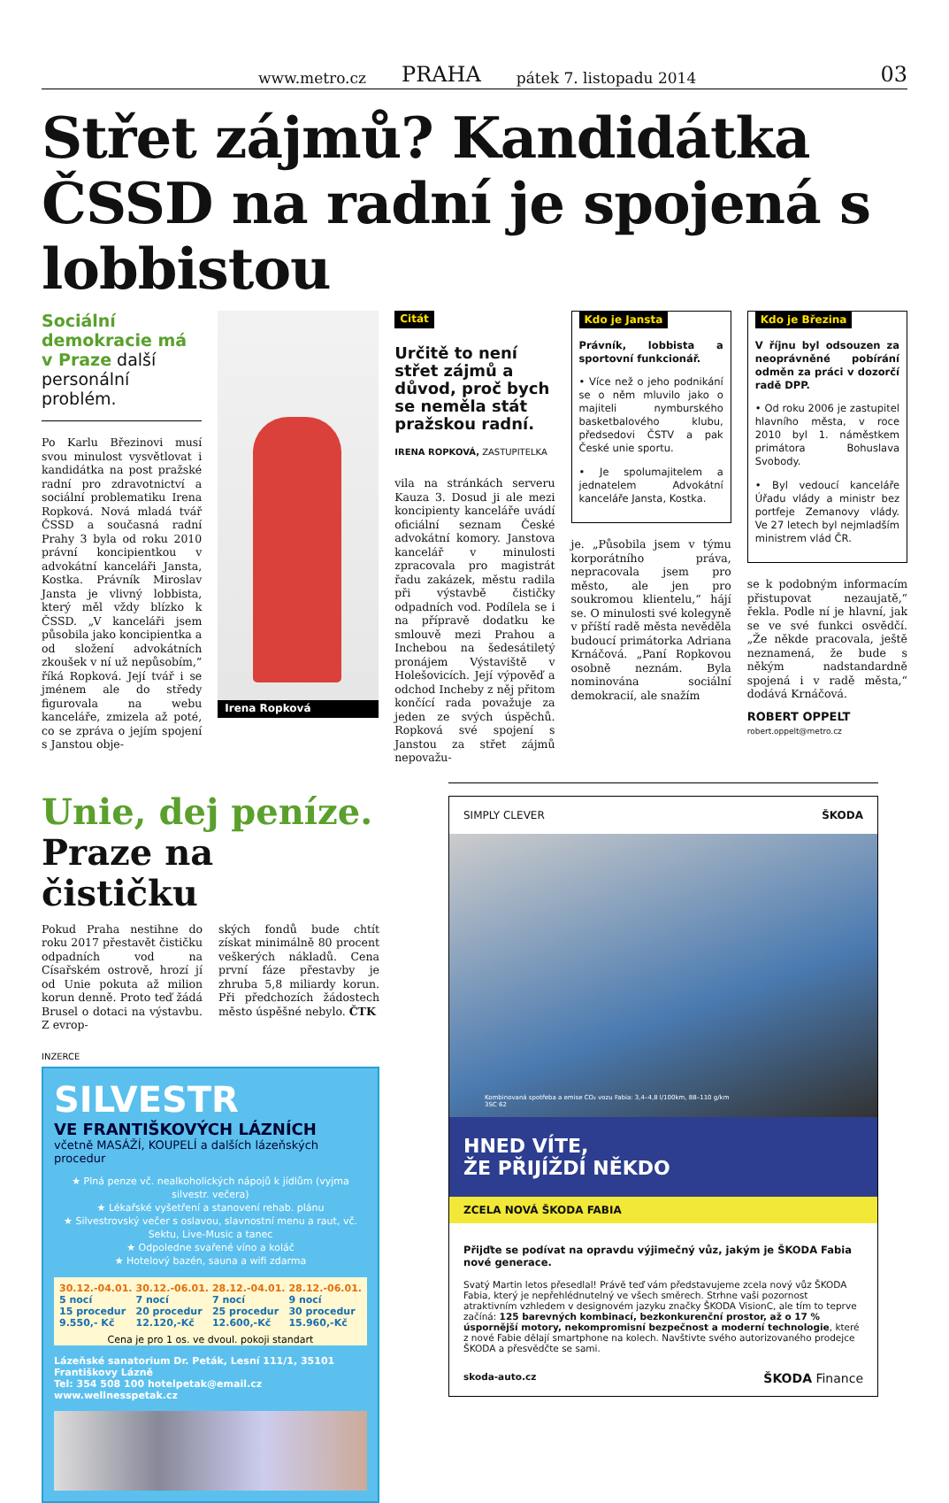www.metro.cz PRAHA pátek 7. listopadu 2014 03
Střet zájmů? Kandidátka ČSSD na radní je spojená s lobbistou
Sociální demokracie má v Praze další personální problém.
Po Karlu Březinovi musí svou minulost vysvětlovat i kandidátka na post pražské radní pro zdravotnictví a sociální problematiku Irena Ropková. Nová mladá tvář ČSSD a současná radní Prahy 3 byla od roku 2010 právní koncipientkou v advokátní kanceláři Jansta, Kostka. Právník Miroslav Jansta je vlivný lobbista, který měl vždy blízko k ČSSD. „V kanceláři jsem působila jako koncipientka a od složení advokátních zkoušek v ní už nepůsobím,“ říká Ropková. Její tvář i se jménem ale do středy figurovala na webu kanceláře, zmizela až poté, co se zpráva o jejím spojení s Janstou obje-
Irena Ropková Citát
Určitě to není střet zájmů a důvod, proč bych se neměla stát pražskou radní.
IRENA ROPKOVÁ, ZASTUPITELKA
vila na stránkách serveru Kauza 3. Dosud ji ale mezi koncipienty kanceláře uvádí oficiální seznam České advokátní komory. Janstova kancelář v minulosti zpracovala pro magistrát řadu zakázek, městu radila při výstavbě čističky odpadních vod. Podílela se i na přípravě dodatku ke smlouvě mezi Prahou a Inchebou na šedesátiletý pronájem Výstaviště v Holešovicích. Její výpověď a odchod Incheby z něj přitom končící rada považuje za jeden ze svých úspěchů. Ropková své spojení s Janstou za střet zájmů nepovažu-
Kdo je Jansta
Právník, lobbista a sportovní funkcionář.
• Více než o jeho podnikání se o něm mluvilo jako o majiteli nymburského basketbalového klubu, předsedovi ČSTV a pak České unie sportu.
• Je spolumajitelem a jednatelem Advokátní kanceláře Jansta, Kostka.
je. „Působila jsem v týmu korporátního práva, nepracovala jsem pro město, ale jen pro soukromou klientelu,“ hájí se. O minulosti své kolegyně v příští radě města nevěděla budoucí primátorka Adriana Krnáčová. „Paní Ropkovou osobně neznám. Byla nominována sociální demokracií, ale snažím
Kdo je Březina
V říjnu byl odsouzen za neoprávněné pobírání odměn za práci v dozorčí radě DPP.
• Od roku 2006 je zastupitel hlavního města, v roce 2010 byl 1. náměstkem primátora Bohuslava Svobody.
• Byl vedoucí kanceláře Úřadu vlády a ministr bez portfeje Zemanovy vlády. Ve 27 letech byl nejmladším ministrem vlád ČR.
se k podobným informacím přistupovat nezaujatě,“ řekla. Podle ní je hlavní, jak se ve své funkci osvědčí. „Že někde pracovala, ještě neznamená, že bude s někým nadstandardně spojená i v radě města,“ dodává Krnáčová.
ROBERT OPPELT
robert.oppelt@metro.cz
Unie, dej peníze.
Praze na čističku
Pokud Praha nestihne do roku 2017 přestavět čističku odpadních vod na Císařském ostrově, hrozí jí od Unie pokuta až milion korun denně. Proto teď žádá Brusel o dotaci na výstavbu. Z evrop-
ských fondů bude chtít získat minimálně 80 procent veškerých nákladů. Cena první fáze přestavby je zhruba 5,8 miliardy korun. Při předchozích žádostech město úspěšné nebylo. ČTK
INZERCE
SILVESTR
VE FRANTIŠKOVÝCH LÁZNÍCH
včetně MASÁŽÍ, KOUPELÍ a dalších lázeňských procedur
★ Plná penze vč. nealkoholických nápojů k jídlům (vyjma silvestr. večera)
★ Lékařské vyšetření a stanovení rehab. plánu
★ Silvestrovský večer s oslavou, slavnostní menu a raut, vč. Sektu, Live-Music a tanec
★ Odpoledne svařené víno a koláč
★ Hotelový bazén, sauna a wifi zdarma
30.12.-04.01.
5 nocí
15 procedur
9.550,- Kč 30.12.-06.01.
7 nocí
20 procedur
12.120,-Kč 28.12.-04.01.
7 nocí
25 procedur
12.600,-Kč 28.12.-06.01.
9 nocí
30 procedur
15.960,-Kč
Cena je pro 1 os. ve dvoul. pokoji standart
Lázeňské sanatorium Dr. Peták, Lesní 111/1, 35101 Františkovy Lázně
Tel: 354 508 100 hotelpetak@email.cz www.wellnesspetak.cz
SIMPLY CLEVER ŠKODA
Kombinovaná spotřeba a emise CO₂ vozu Fabia: 3,4–4,8 l/100km, 88–110 g/km
3SC 62
HNED VÍTE,
ŽE PŘIJÍŽDÍ NĚKDO
ZCELA NOVÁ ŠKODA FABIA
Přijďte se podívat na opravdu výjimečný vůz, jakým je ŠKODA Fabia nové generace.
Svatý Martin letos přesedlal! Právě teď vám představujeme zcela nový vůz ŠKODA Fabia, který je nepřehlédnutelný ve všech směrech. Strhne vaši pozornost atraktivním vzhledem v designovém jazyku značky ŠKODA VisionC, ale tím to teprve začíná: 125 barevných kombinací, bezkonkurenční prostor, až o 17 % úspornější motory, nekompromisní bezpečnost a moderní technologie, které z nové Fabie dělají smartphone na kolech. Navštivte svého autorizovaného prodejce ŠKODA a přesvědčte se sami.
skoda-auto.cz ŠKODA Finance